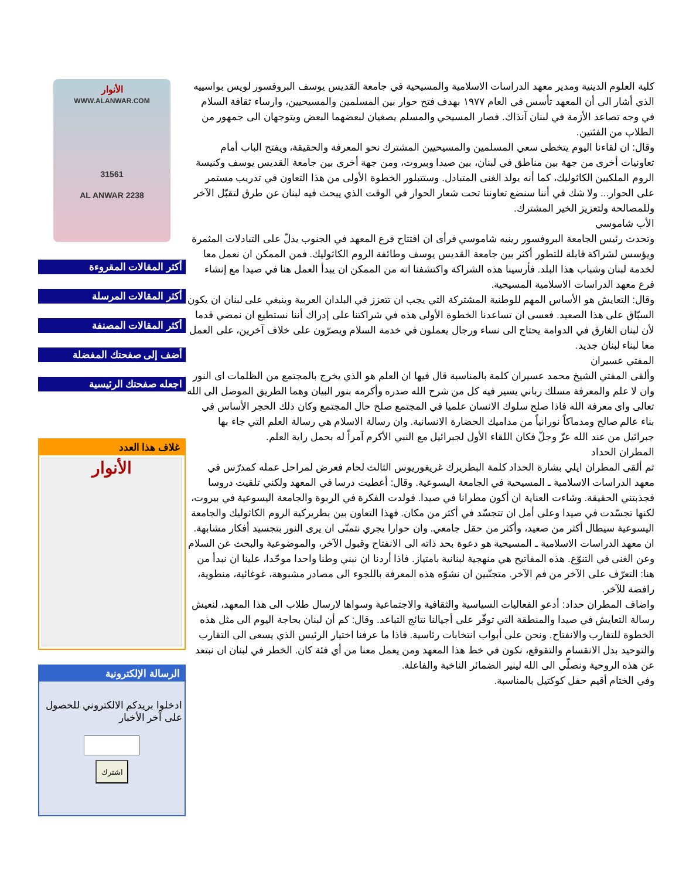كلية العلوم الدينية ومدير معهد الدراسات الاسلامية والمسيحية في جامعة القديس يوسف البروفسور لويس بواسييه الذي أشار الى أن المعهد تأسس في العام ١٩٧٧ بهدف فتح حوار بين المسلمين والمسيحيين، وارساء ثقافة السلام في وجه تصاعد الأزمة في لبنان آنذاك. فصار المسيحي والمسلم يصغيان لبعضهما البعض ويتوجهان الى جمهور من الطلاب من الفئتين.
وقال: ان لقاءنا اليوم يتخطى سعي المسلمين والمسيحيين المشترك نحو المعرفة والحقيقة، ويفتح الباب أمام تعاونيات أخرى من جهة بين مناطق في لبنان، بين صيدا وبيروت، ومن جهة أخرى بين جامعة القديس يوسف وكنيسة الروم الملكيين الكاثوليك، كما أنه يولد الغنى المتبادل. وستتبلور الخطوة الأولى من هذا التعاون في تدريب مستمر على الحوار... ولا شك في أننا سنضع تعاوننا تحت شعار الحوار في الوقت الذي يبحث فيه لبنان عن طرق لتقبّل الآخر وللمصالحة ولتعزيز الخير المشترك.
الأب شاموسي
وتحدث رئيس الجامعة البروفسور رينيه شاموسي فرأى ان افتتاح فرع المعهد في الجنوب يدلّ على التبادلات المثمرة ويؤسس لشراكة قابلة للتطور أكثر بين جامعة القديس يوسف وطائفة الروم الكاثوليك. فمن الممكن ان نعمل معا لخدمة لبنان وشباب هذا البلد. فأرسينا هذه الشراكة واكتشفنا انه من الممكن ان يبدأ العمل هنا في صيدا مع إنشاء فرع معهد الدراسات الاسلامية المسيحية.
وقال: التعايش هو الأساس المهم للوطنية المشتركة التي يجب ان تتعزز في البلدان العربية وينبغي على لبنان ان يكون السبّاق على هذا الصعيد. فعسى ان تساعدنا الخطوة الأولى هذه في شراكتنا على إدراك أننا نستطيع ان نمضي قدما لأن لبنان الغارق في الدوامة يحتاج الى نساء ورجال يعملون في خدمة السلام ويصرّون على خلاف آخرين، على العمل معا لبناء لبنان جديد.
المفتي عسيران
وألقى المفتي الشيخ محمد عسيران كلمة بالمناسبة قال فيها ان العلم هو الذي يخرج بالمجتمع من الظلمات اى النور وان لا علم والمعرفة مسلك رباني يسير فيه كل من شرح الله صدره وأكرمه بنور البيان وهما الطريق الموصل الى الله تعالى واى معرفة الله فاذا صلح سلوك الانسان علميا في المجتمع صلح حال المجتمع وكان ذلك الحجر الأساس في بناء عالم صالح ومدماكاً نورانياً من مداميك الحضارة الانسانية. وان رسالة الاسلام هي رسالة العلم التي جاء بها جبرائيل من عند الله عزّ وجلّ فكان اللقاء الأول لجبرائيل مع النبي الأكرم آمراً له بحمل راية العلم.
المطران الحداد
ثم ألقى المطران ايلي بشارة الحداد كلمة البطريرك غريغوريوس الثالث لحام فعرض لمراحل عمله كمدرّس في معهد الدراسات الاسلامية ـ المسيحية في الجامعة اليسوعية. وقال: أعطيت درسا في المعهد ولكني تلقيت دروسا فجذبتني الحقيقة. وشاءت العناية ان أكون مطرانا في صيدا. فولدت الفكرة في الربوة والجامعة اليسوعية في بيروت، لكنها تجسّدت في صيدا وعلى أمل ان تتجسّد في أكثر من مكان. فهذا التعاون بين بطريركية الروم الكاثوليك والجامعة اليسوعية سيطال أكثر من صعيد، وأكثر من حقل جامعي. وان حوارا يجري نتمنّى ان يرى النور بتجسيد أفكار مشابهة. ان معهد الدراسات الاسلامية ـ المسيحية هو دعوة بحد ذاته الى الانفتاح وقبول الآخر، والموضوعية والبحث عن السلام وعن الغنى في التنوّع. هذه المفاتيح هي منهجية لبنانية بامتياز. فاذا أردنا ان نبني وطنا واحدا موحّدا، علينا ان نبدأ من هنا: التعرّف على الآخر من فم الآخر. متجنّبين ان نشوّه هذه المعرفة باللجوء الى مصادر مشبوهة، غوغائية، منطوية، رافضة للآخر.
واضاف المطران حداد: أدعو الفعاليات السياسية والثقافية والاجتماعية وسواها لارسال طلاب الى هذا المعهد، لنعيش رسالة التعايش في صيدا والمنطقة التي توفّر على أجيالنا نتائج التباعد. وقال: كم أن لبنان بحاجة اليوم الى مثل هذه الخطوة للتقارب والانفتاح. ونحن على أبواب انتخابات رئاسية. فاذا ما عرفنا اختيار الرئيس الذي يسعى الى التقارب والتوحيد بدل الانقسام والتقوقع، نكون في خط هذا المعهد ومن يعمل معنا من أي فئة كان. الخطر في لبنان ان نبتعد عن هذه الروحية ونصلّي الى الله لينير الضمائر الناخبة والفاعلة.
وفي الختام أقيم حفل كوكتيل بالمناسبة.
الأنوار
WWW.ALANWAR.COM
31561
2238 AL ANWAR
أكثر المقالات المقروءة
أكثر المقالات المرسلة
أكثر المقالات المصنفة
أضف إلى صفحتك المفضلة
اجعله صفحتك الرئيسية
غلاف هذا العدد
الأنوار
الرسالة الإلكترونية
ادخلوا بريدكم الالكتروني للحصول على آخر الأخبار
اشترك